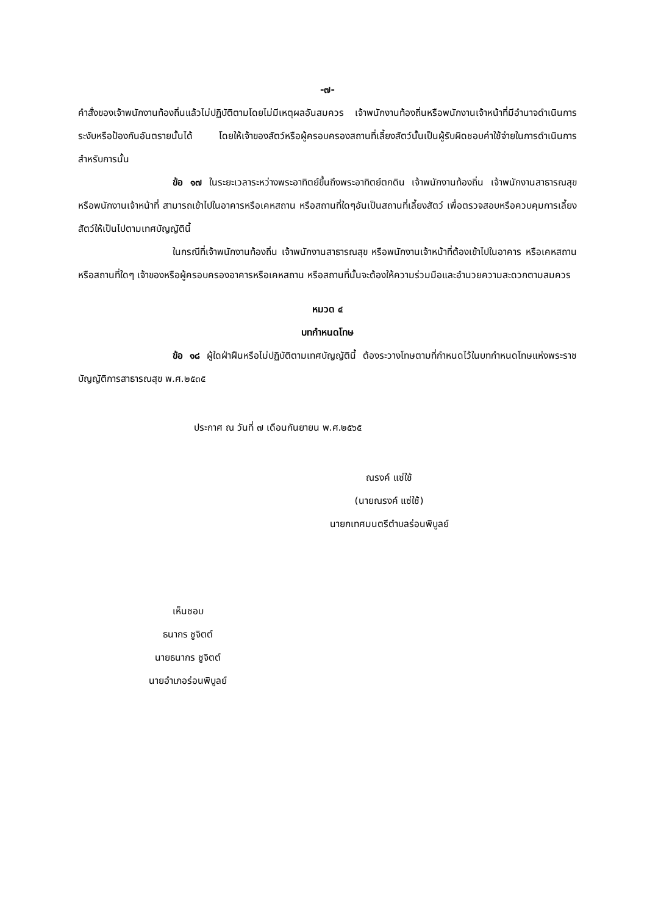-๗-
คำสั่งของเจ้าพนักงานท้องถิ่นแล้วไม่ปฏิบัติตามโดยไม่มีเหตุผลอันสมควร เจ้าพนักงานท้องถิ่นหรือพนักงานเจ้าหน้าที่มีอำนาจดำเนินการระงับหรือป้องกันอันตรายนั้นได้ โดยให้เจ้าของสัตว์หรือผู้ครอบครองสถานที่เลี้ยงสัตว์นั้นเป็นผู้รับผิดชอบค่าใช้จ่ายในการดำเนินการสำหรับการนั้น
ข้อ ๑๗ ในระยะเวลาระหว่างพระอาทิตย์ขึ้นถึงพระอาทิตย์ตกดิน เจ้าพนักงานท้องถิ่น เจ้าพนักงานสาธารณสุข หรือพนักงานเจ้าหน้าที่ สามารถเข้าไปในอาคารหรือเคหสถาน หรือสถานที่ใดๆอันเป็นสถานที่เลี้ยงสัตว์ เพื่อตรวจสอบหรือควบคุมการเลี้ยงสัตว์ให้เป็นไปตามเทศบัญญัตินี้
ในกรณีที่เจ้าพนักงานท้องถิ่น เจ้าพนักงานสาธารณสุข หรือพนักงานเจ้าหน้าที่ต้องเข้าไปในอาคาร หรือเคหสถานหรือสถานที่ใดๆ เจ้าของหรือผู้ครอบครองอาคารหรือเคหสถาน หรือสถานที่นั้นจะต้องให้ความร่วมมือและอำนวยความสะดวกตามสมควร
หมวด ๔
บทกำหนดโทษ
ข้อ ๑๘ ผู้ใดฝ่าฝืนหรือไม่ปฏิบัติตามเทศบัญญัตินี้ ต้องระวางโทษตามที่กำหนดไว้ในบทกำหนดโทษแห่งพระราชบัญญัติการสาธารณสุข พ.ศ.๒๕๓๕
ประกาศ ณ วันที่ ๗ เดือนกันยายน พ.ศ.๒๕๖๕
ณรงค์ แซ่ใช้
(นายณรงค์ แซ่ใช้)
นายกเทศมนตรีตำบลร่อนพิบูลย์
เห็นชอบ
ธนากร ชูจิตต์
นายธนากร ชูจิตต์
นายอำเภอร่อนพิบูลย์